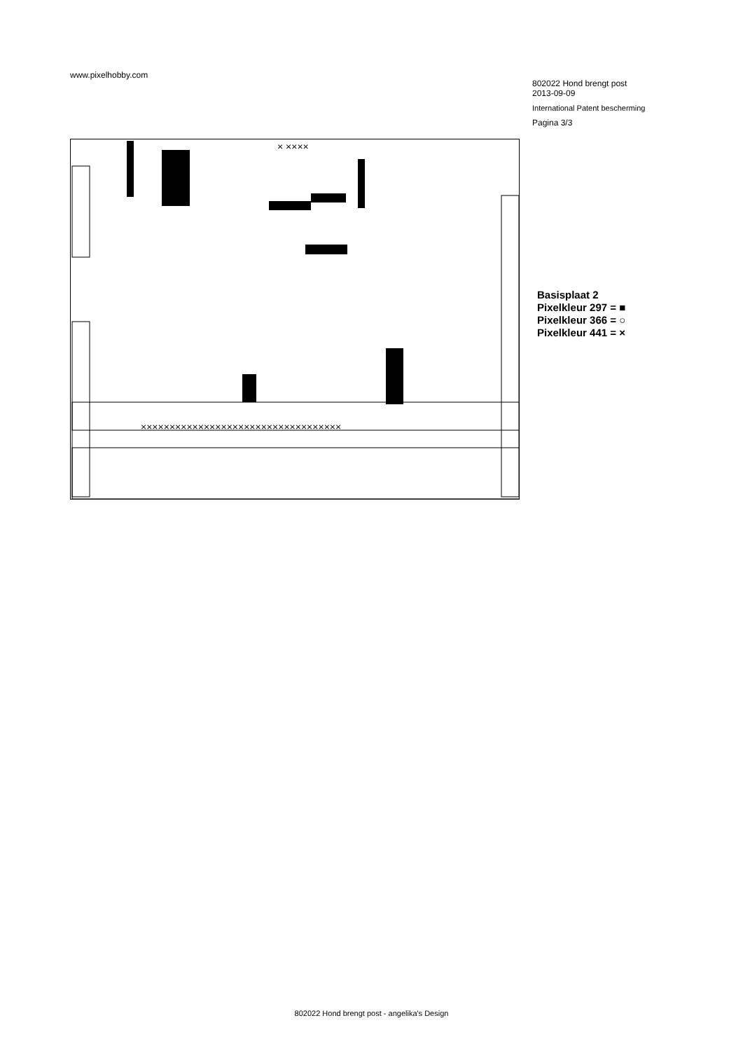www.pixelhobby.com
802022 Hond brengt post
2013-09-09
International Patent bescherming
Pagina 3/3
×××××××××××××××××××××××××××××××××××
× ××××
Basisplaat 2
Pixelkleur 297 = ■
Pixelkleur 366 = ○
Pixelkleur 441 = ×
802022 Hond brengt post - angelika's Design